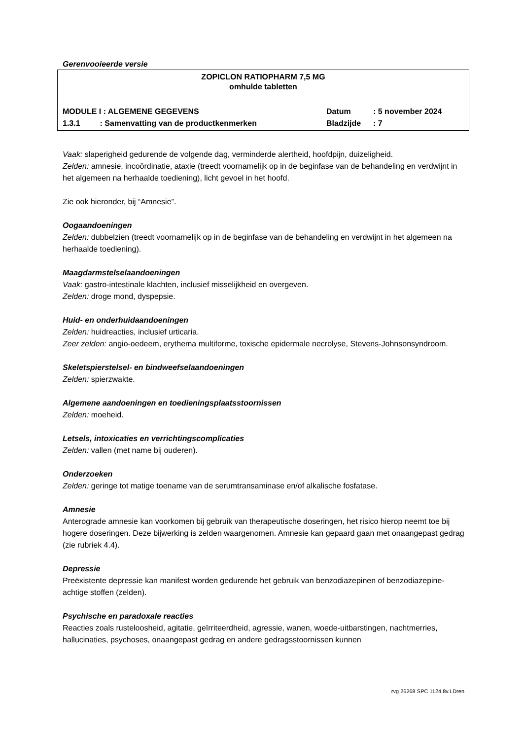Gerenvooieerde versie
ZOPICLON RATIOPHARM 7,5 MG
omhulde tabletten
MODULE I : ALGEMENE GEGEVENS
1.3.1 : Samenvatting van de productkenmerken
Datum
Bladzijde
: 5 november 2024
: 7
Vaak: slaperigheid gedurende de volgende dag, verminderde alertheid, hoofdpijn, duizeligheid.
Zelden: amnesie, incoördinatie, ataxie (treedt voornamelijk op in de beginfase van de behandeling en verdwijnt in het algemeen na herhaalde toediening), licht gevoel in het hoofd.
Zie ook hieronder, bij “Amnesie”.
Oogaandoeningen
Zelden: dubbelzien (treedt voornamelijk op in de beginfase van de behandeling en verdwijnt in het algemeen na herhaalde toediening).
Maagdarmstelselaandoeningen
Vaak: gastro-intestinale klachten, inclusief misselijkheid en overgeven.
Zelden: droge mond, dyspepsie.
Huid- en onderhuidaandoeningen
Zelden: huidreacties, inclusief urticaria.
Zeer zelden: angio-oedeem, erythema multiforme, toxische epidermale necrolyse, Stevens-Johnsonsyndroom.
Skeletspierstelsel- en bindweefselaandoeningen
Zelden: spierzwakte.
Algemene aandoeningen en toedieningsplaatsstoornissen
Zelden: moeheid.
Letsels, intoxicaties en verrichtingscomplicaties
Zelden: vallen (met name bij ouderen).
Onderzoeken
Zelden: geringe tot matige toename van de serumtransaminase en/of alkalische fosfatase.
Amnesie
Anterograde amnesie kan voorkomen bij gebruik van therapeutische doseringen, het risico hierop neemt toe bij hogere doseringen. Deze bijwerking is zelden waargenomen. Amnesie kan gepaard gaan met onaangepast gedrag (zie rubriek 4.4).
Depressie
Preëxistente depressie kan manifest worden gedurende het gebruik van benzodiazepinen of benzodiazepine-achtige stoffen (zelden).
Psychische en paradoxale reacties
Reacties zoals rusteloosheid, agitatie, geïrriteerdheid, agressie, wanen, woede-uitbarstingen, nachtmerries, hallucinaties, psychoses, onaangepast gedrag en andere gedragsstoornissen kunnen
rvg 26268 SPC 1124.8v.LDren